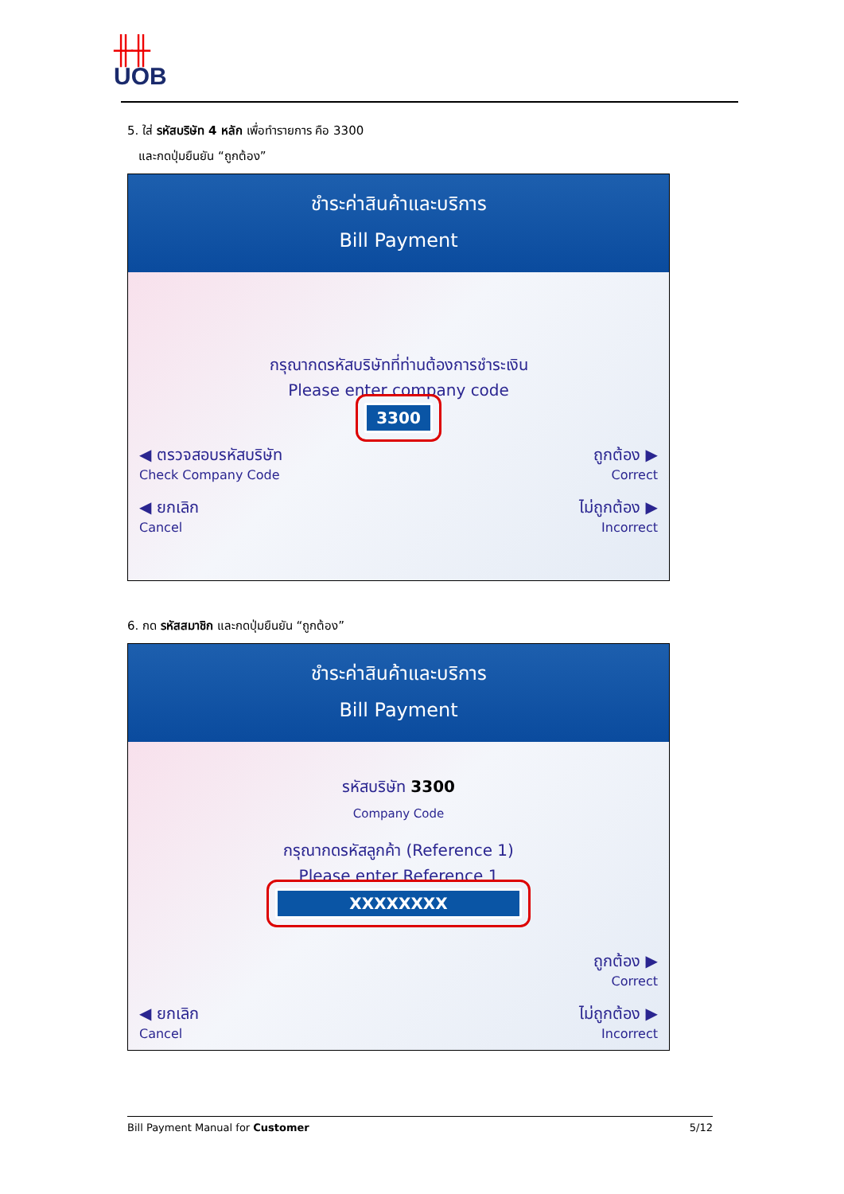╫╫
UOB
5. ใส่ รหัสบริษัท 4 หลัก เพื่อทำรายการ คือ 3300
และกดปุ่มยืนยัน “ถูกต้อง”
ชำระค่าสินค้าและบริการ
Bill Payment
กรุณากดรหัสบริษัทที่ท่านต้องการชำระเงิน
Please enter company code
3300
◀ ตรวจสอบรหัสบริษัท
Check Company Code
ถูกต้อง ▶
Correct
◀ ยกเลิก
Cancel
ไม่ถูกต้อง ▶
Incorrect
6. กด รหัสสมาชิก และกดปุ่มยืนยัน “ถูกต้อง”
ชำระค่าสินค้าและบริการ
Bill Payment
รหัสบริษัท 3300
Company Code
กรุณากดรหัสลูกค้า (Reference 1)
Please enter Reference 1
XXXXXXXX
ถูกต้อง ▶
Correct
◀ ยกเลิก
Cancel
ไม่ถูกต้อง ▶
Incorrect
Bill Payment Manual for Customer 5/12